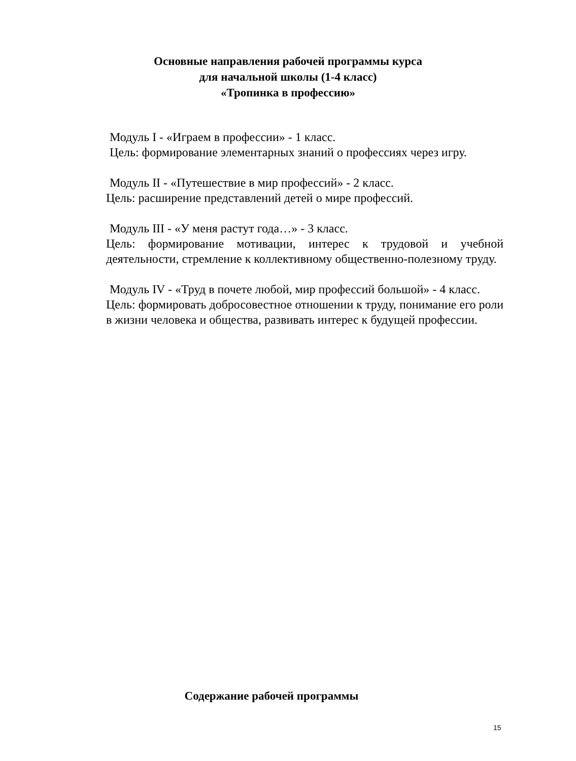Основные направления рабочей программы курса
для начальной школы (1-4 класс)
«Тропинка в профессию»
Модуль I - «Играем в профессии» - 1 класс.
Цель: формирование элементарных знаний о профессиях через игру.
Модуль II - «Путешествие в мир профессий» - 2 класс.
Цель: расширение представлений детей о мире профессий.
Модуль III - «У меня растут года…» - 3 класс.
Цель: формирование мотивации, интерес к трудовой и учебной деятельности, стремление к коллективному общественно-полезному труду.
Модуль IV - «Труд в почете любой, мир профессий большой» - 4 класс.
Цель: формировать добросовестное отношении к труду, понимание его роли в жизни человека и общества, развивать интерес к будущей профессии.
Содержание рабочей программы
15